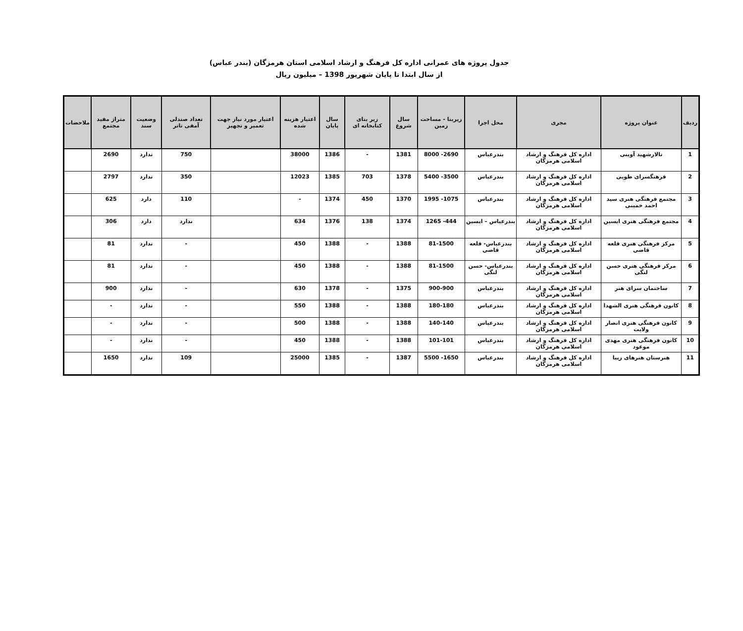جدول پروژه های عمرانی اداره کل فرهنگ و ارشاد اسلامی استان هرمزگان (بندر عباس)
از سال ابتدا تا پایان شهریور 1398 – میلیون ریال
| ردیف | عنوان پروژه | مجری | محل اجرا | زیربنا - مساحت زمین | سال شروع | زیر بنای کتابخانه ای | سال پایان | اعتبار هزینه شده | اعتبار مورد نیاز جهت تعمیر و تجهیز | تعداد صندلی آمفی تاتر | وضعیت سند | متراژ مفید مجتمع | ملاحضات |
| --- | --- | --- | --- | --- | --- | --- | --- | --- | --- | --- | --- | --- | --- |
| 1 | تالارشهید آوینی | اداره کل فرهنگ و ارشاد اسلامی هرمزگان | بندرعباس | 2690- 8000 | 1381 | - | 1386 | 38000 | | 750 | ندارد | 2690 | |
| 2 | فرهنگسرای طوبی | اداره کل فرهنگ و ارشاد اسلامی هرمزگان | بندرعباس | 3500- 5400 | 1378 | 703 | 1385 | 12023 | | 350 | ندارد | 2797 | |
| 3 | مجتمع فرهنگی هنری سید احمد خمینی | اداره کل فرهنگ و ارشاد اسلامی هرمزگان | بندرعباس | 1075- 1995 | 1370 | 450 | 1374 | - | | 110 | دارد | 625 | |
| 4 | مجتمع فرهنگی هنری ایسین | اداره کل فرهنگ و ارشاد اسلامی هرمزگان | بندرعباس – ایسین | 444- 1265 | 1374 | 138 | 1376 | 634 | | ندارد | دارد | 306 | |
| 5 | مرکز فرهنگی هنری قلعه قاضی | اداره کل فرهنگ و ارشاد اسلامی هرمزگان | بندرعباس- قلعه قاضی | 81-1500 | 1388 | - | 1388 | 450 | | - | ندارد | 81 | |
| 6 | مرکز فرهنگی هنری حسن لنگی | اداره کل فرهنگ و ارشاد اسلامی هرمزگان | بندرعباس- حسن لنگی | 81-1500 | 1388 | - | 1388 | 450 | | - | ندارد | 81 | |
| 7 | ساختمان سرای هنر | اداره کل فرهنگ و ارشاد اسلامی هرمزگان | بندرعباس | 900-900 | 1375 | - | 1378 | 630 | | - | ندارد | 900 | |
| 8 | کانون فرهنگی هنری الشهدا | اداره کل فرهنگ و ارشاد اسلامی هرمزگان | بندرعباس | 180-180 | 1388 | - | 1388 | 550 | | - | ندارد | - | |
| 9 | کانون فرهنگی هنری انصار ولایت | اداره کل فرهنگ و ارشاد اسلامی هرمزگان | بندرعباس | 140-140 | 1388 | - | 1388 | 500 | | - | ندارد | - | |
| 10 | کانون فرهنگی هنری مهدی موعود | اداره کل فرهنگ و ارشاد اسلامی هرمزگان | بندرعباس | 101-101 | 1388 | - | 1388 | 450 | | - | ندارد | - | |
| 11 | هنرستان هنرهای زیبا | اداره کل فرهنگ و ارشاد اسلامی هرمزگان | بندرعباس | 1650- 5500 | 1387 | - | 1385 | 25000 | | 109 | ندارد | 1650 | |